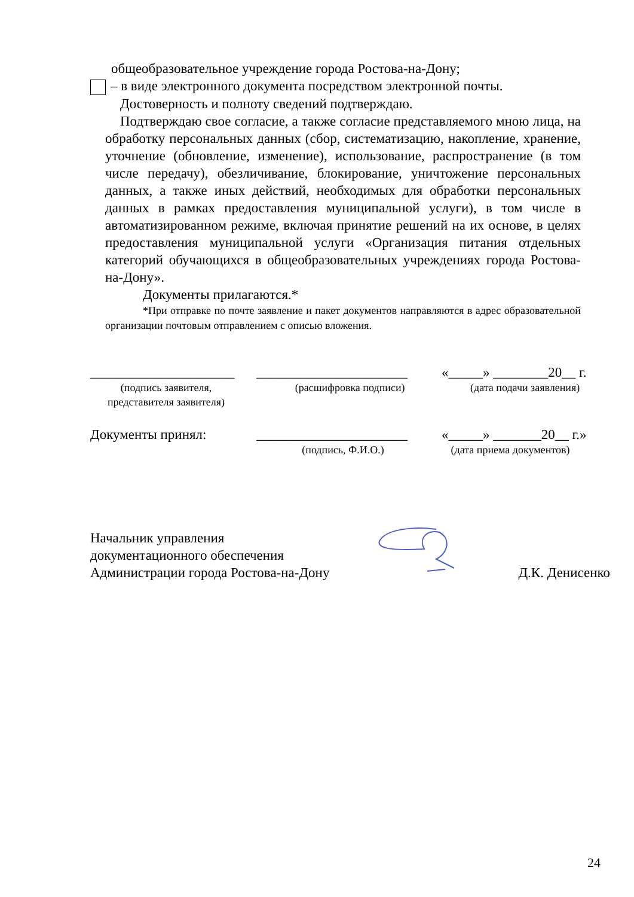общеобразовательное учреждение города Ростова-на-Дону;
– в виде электронного документа посредством электронной почты.
Достоверность и полноту сведений подтверждаю.
Подтверждаю свое согласие, а также согласие представляемого мною лица, на обработку персональных данных (сбор, систематизацию, накопление, хранение, уточнение (обновление, изменение), использование, распространение (в том числе передачу), обезличивание, блокирование, уничтожение персональных данных, а также иных действий, необходимых для обработки персональных данных в рамках предоставления муниципальной услуги), в том числе в автоматизированном режиме, включая принятие решений на их основе, в целях предоставления муниципальной услуги «Организация питания отдельных категорий обучающихся в общеобразовательных учреждениях города Ростова-на-Дону».
Документы прилагаются.*
*При отправке по почте заявление и пакет документов направляются в адрес образовательной организации почтовым отправлением с описью вложения.
_____________________
______________________ «_____» ________20__ г.
(подпись заявителя,
представителя заявителя)
(расшифровка подписи) (дата подачи заявления)
Документы принял: ______________________ «_____» _______20__ г.»
(подпись, Ф.И.О.) (дата приема документов)
Начальник управления
документационного обеспечения
Администрации города Ростова-на-Дону Д.К. Денисенко
24